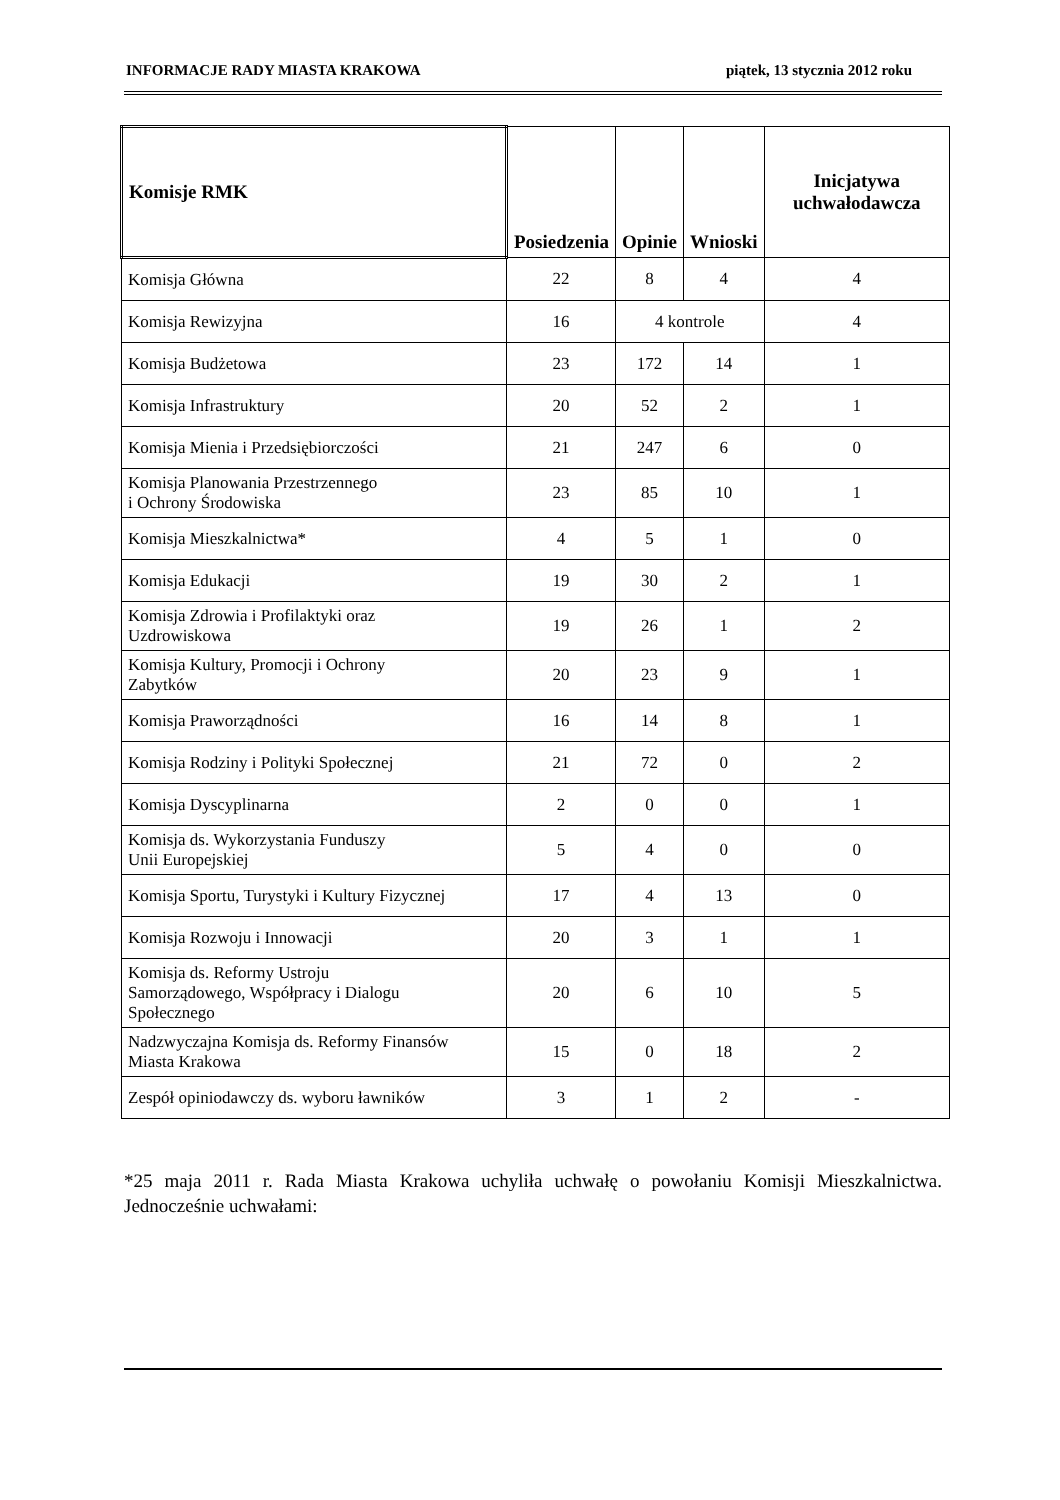INFORMACJE RADY MIASTA KRAKOWA piątek, 13 stycznia 2012 roku
| Komisje RMK | Posiedzenia | Opinie | Wnioski | Inicjatywa uchwałodawcza |
| --- | --- | --- | --- | --- |
| Komisja Główna | 22 | 8 | 4 | 4 |
| Komisja Rewizyjna | 16 | 4 kontrole | | 4 |
| Komisja Budżetowa | 23 | 172 | 14 | 1 |
| Komisja Infrastruktury | 20 | 52 | 2 | 1 |
| Komisja Mienia i Przedsiębiorczości | 21 | 247 | 6 | 0 |
| Komisja Planowania Przestrzennego i Ochrony Środowiska | 23 | 85 | 10 | 1 |
| Komisja Mieszkalnictwa* | 4 | 5 | 1 | 0 |
| Komisja Edukacji | 19 | 30 | 2 | 1 |
| Komisja Zdrowia i Profilaktyki oraz Uzdrowiskowa | 19 | 26 | 1 | 2 |
| Komisja Kultury, Promocji i Ochrony Zabytków | 20 | 23 | 9 | 1 |
| Komisja Praworządności | 16 | 14 | 8 | 1 |
| Komisja Rodziny i Polityki Społecznej | 21 | 72 | 0 | 2 |
| Komisja Dyscyplinarna | 2 | 0 | 0 | 1 |
| Komisja ds. Wykorzystania Funduszy Unii Europejskiej | 5 | 4 | 0 | 0 |
| Komisja Sportu, Turystyki i Kultury Fizycznej | 17 | 4 | 13 | 0 |
| Komisja Rozwoju i Innowacji | 20 | 3 | 1 | 1 |
| Komisja ds. Reformy Ustroju Samorządowego, Współpracy i Dialogu Społecznego | 20 | 6 | 10 | 5 |
| Nadzwyczajna Komisja ds. Reformy Finansów Miasta Krakowa | 15 | 0 | 18 | 2 |
| Zespół opiniodawczy ds. wyboru ławników | 3 | 1 | 2 | - |
*25 maja 2011 r. Rada Miasta Krakowa uchyliła uchwałę o powołaniu Komisji Mieszkalnictwa. Jednocześnie uchwałami: